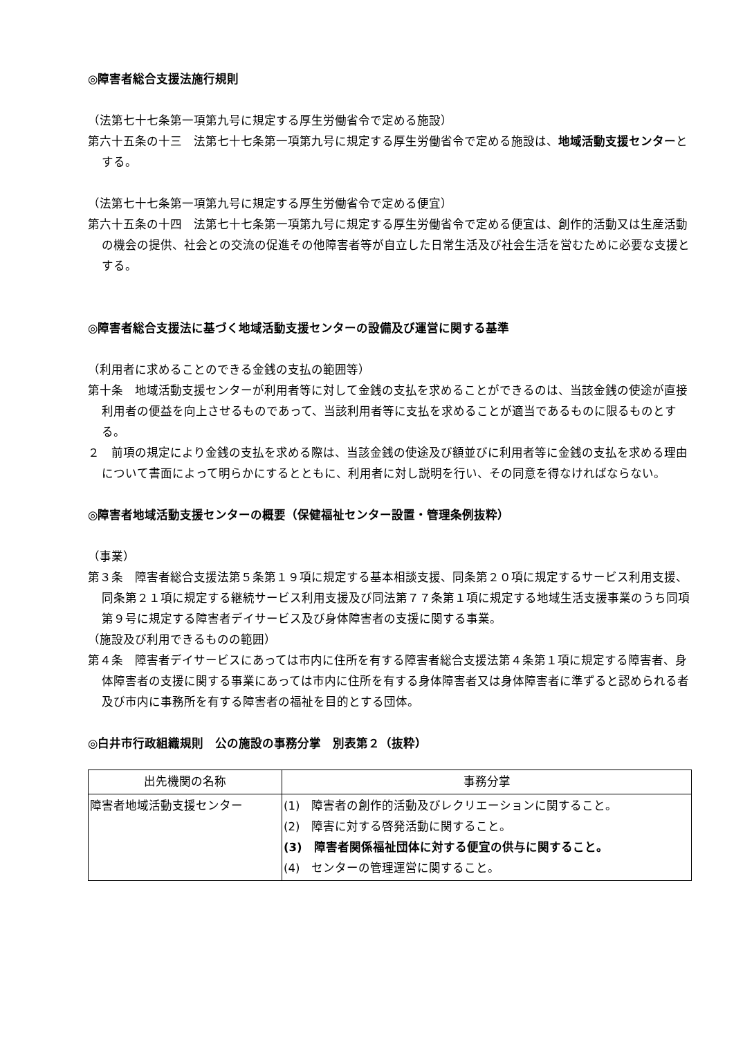◎障害者総合支援法施行規則
（法第七十七条第一項第九号に規定する厚生労働省令で定める施設）
第六十五条の十三　法第七十七条第一項第九号に規定する厚生労働省令で定める施設は、地域活動支援センターとする。
（法第七十七条第一項第九号に規定する厚生労働省令で定める便宜）
第六十五条の十四　法第七十七条第一項第九号に規定する厚生労働省令で定める便宜は、創作的活動又は生産活動の機会の提供、社会との交流の促進その他障害者等が自立した日常生活及び社会生活を営むために必要な支援とする。
◎障害者総合支援法に基づく地域活動支援センターの設備及び運営に関する基準
（利用者に求めることのできる金銭の支払の範囲等）
第十条　地域活動支援センターが利用者等に対して金銭の支払を求めることができるのは、当該金銭の使途が直接利用者の便益を向上させるものであって、当該利用者等に支払を求めることが適当であるものに限るものとする。
２　前項の規定により金銭の支払を求める際は、当該金銭の使途及び額並びに利用者等に金銭の支払を求める理由について書面によって明らかにするとともに、利用者に対し説明を行い、その同意を得なければならない。
◎障害者地域活動支援センターの概要（保健福祉センター設置・管理条例抜粋）
（事業）
第３条　障害者総合支援法第５条第１９項に規定する基本相談支援、同条第２０項に規定するサービス利用支援、同条第２１項に規定する継続サービス利用支援及び同法第７７条第１項に規定する地域生活支援事業のうち同項第９号に規定する障害者デイサービス及び身体障害者の支援に関する事業。
（施設及び利用できるものの範囲）
第４条　障害者デイサービスにあっては市内に住所を有する障害者総合支援法第４条第１項に規定する障害者、身体障害者の支援に関する事業にあっては市内に住所を有する身体障害者又は身体障害者に準ずると認められる者及び市内に事務所を有する障害者の福祉を目的とする団体。
◎白井市行政組織規則　公の施設の事務分掌　別表第２（抜粋）
| 出先機関の名称 | 事務分掌 |
| --- | --- |
| 障害者地域活動支援センター | (1) 障害者の創作的活動及びレクリエーションに関すること。 (2) 障害に対する啓発活動に関すること。 (3) 障害者関係福祉団体に対する便宜の供与に関すること。 (4) センターの管理運営に関すること。 |